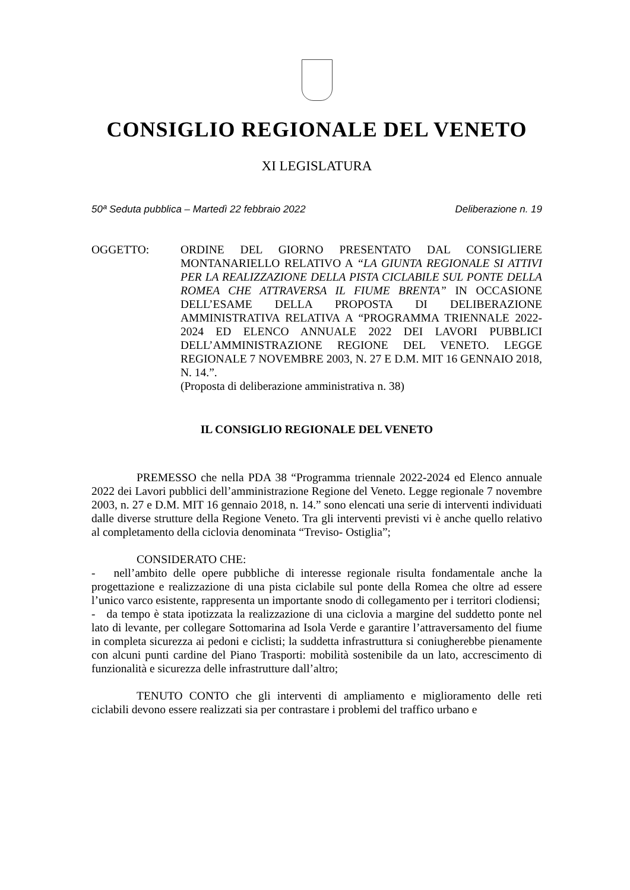CONSIGLIO REGIONALE DEL VENETO
XI LEGISLATURA
50ª Seduta pubblica – Martedì 22 febbraio 2022 Deliberazione n. 19
OGGETTO: ORDINE DEL GIORNO PRESENTATO DAL CONSIGLIERE MONTANARIELLO RELATIVO A “LA GIUNTA REGIONALE SI ATTIVI PER LA REALIZZAZIONE DELLA PISTA CICLABILE SUL PONTE DELLA ROMEA CHE ATTRAVERSA IL FIUME BRENTA” IN OCCASIONE DELL’ESAME DELLA PROPOSTA DI DELIBERAZIONE AMMINISTRATIVA RELATIVA A “PROGRAMMA TRIENNALE 2022-2024 ED ELENCO ANNUALE 2022 DEI LAVORI PUBBLICI DELL’AMMINISTRAZIONE REGIONE DEL VENETO. LEGGE REGIONALE 7 NOVEMBRE 2003, N. 27 E D.M. MIT 16 GENNAIO 2018, N. 14.”.
(Proposta di deliberazione amministrativa n. 38)
IL CONSIGLIO REGIONALE DEL VENETO
PREMESSO che nella PDA 38 “Programma triennale 2022-2024 ed Elenco annuale 2022 dei Lavori pubblici dell’amministrazione Regione del Veneto. Legge regionale 7 novembre 2003, n. 27 e D.M. MIT 16 gennaio 2018, n. 14.” sono elencati una serie di interventi individuati dalle diverse strutture della Regione Veneto. Tra gli interventi previsti vi è anche quello relativo al completamento della ciclovia denominata “Treviso- Ostiglia”;
CONSIDERATO CHE:
- nell’ambito delle opere pubbliche di interesse regionale risulta fondamentale anche la progettazione e realizzazione di una pista ciclabile sul ponte della Romea che oltre ad essere l’unico varco esistente, rappresenta un importante snodo di collegamento per i territori clodiensi;
- da tempo è stata ipotizzata la realizzazione di una ciclovia a margine del suddetto ponte nel lato di levante, per collegare Sottomarina ad Isola Verde e garantire l’attraversamento del fiume in completa sicurezza ai pedoni e ciclisti; la suddetta infrastruttura si coniugherebbe pienamente con alcuni punti cardine del Piano Trasporti: mobilità sostenibile da un lato, accrescimento di funzionalità e sicurezza delle infrastrutture dall’altro;
TENUTO CONTO che gli interventi di ampliamento e miglioramento delle reti ciclabili devono essere realizzati sia per contrastare i problemi del traffico urbano e